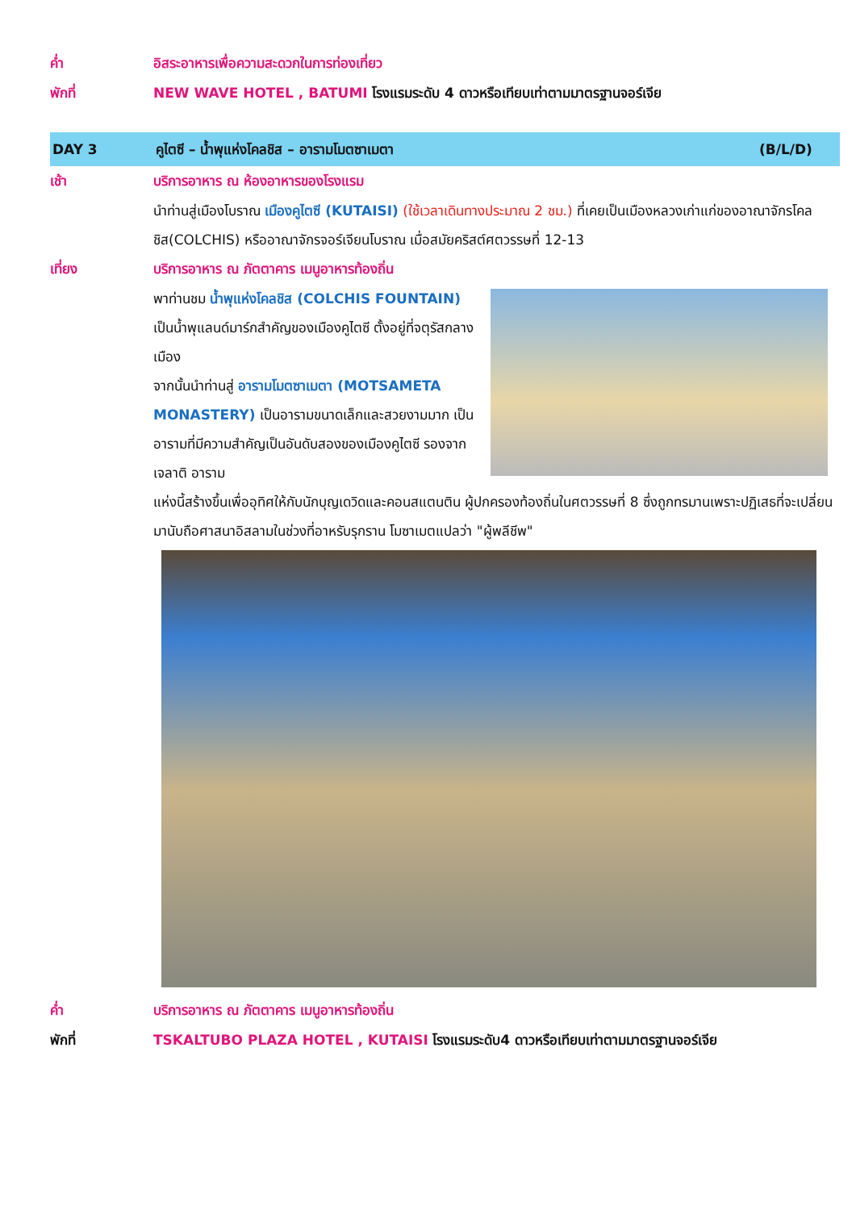ค่ำ อิสระอาหารเพื่อความสะดวกในการท่องเที่ยว
พักที่ NEW WAVE HOTEL , BATUMI โรงแรมระดับ 4 ดาวหรือเทียบเท่าตามมาตรฐานจอร์เจีย
DAY 3 คูไตซี – น้ำพุแห่งโคลชิส – อารามโมตซาเมตา
(B/L/D)
เช้า บริการอาหาร ณ ห้องอาหารของโรงแรม
นำท่านสู่เมืองโบราณ เมืองคูไตซี (KUTAISI) (ใช้เวลาเดินทางประมาณ 2 ชม.) ที่เคยเป็นเมืองหลวงเก่าแก่ของอาณาจักรโคลชิส(COLCHIS) หรืออาณาจักรจอร์เจียนโบราณ เมื่อสมัยคริสต์ศตวรรษที่ 12-13
เที่ยง บริการอาหาร ณ ภัตตาคาร เมนูอาหารท้องถิ่น
พาท่านชม น้ำพุแห่งโคลชิส (COLCHIS FOUNTAIN) เป็นน้ำพุแลนด์มาร์กสำคัญของเมืองคูไตซี ตั้งอยู่ที่จตุรัสกลางเมือง
จากนั้นนำท่านสู่ อารามโมตซาเมตา (MOTSAMETA MONASTERY) เป็นอารามขนาดเล็กและสวยงามมาก เป็นอารามที่มีความสำคัญเป็นอันดับสองของเมืองคูไตซี รองจากเจลาติ อาราม
แห่งนี้สร้างขึ้นเพื่ออุทิศให้กับนักบุญเดวิดและคอนสแตนติน ผู้ปกครองท้องถิ่นในศตวรรษที่ 8 ซึ่งถูกทรมานเพราะปฏิเสธที่จะเปลี่ยนมานับถือศาสนาอิสลามในช่วงที่อาหรับรุกราน โมซาเมตแปลว่า "ผู้พลีชีพ"
ค่ำ บริการอาหาร ณ ภัตตาคาร เมนูอาหารท้องถิ่น
พักที่ TSKALTUBO PLAZA HOTEL , KUTAISI โรงแรมระดับ4 ดาวหรือเทียบเท่าตามมาตรฐานจอร์เจีย